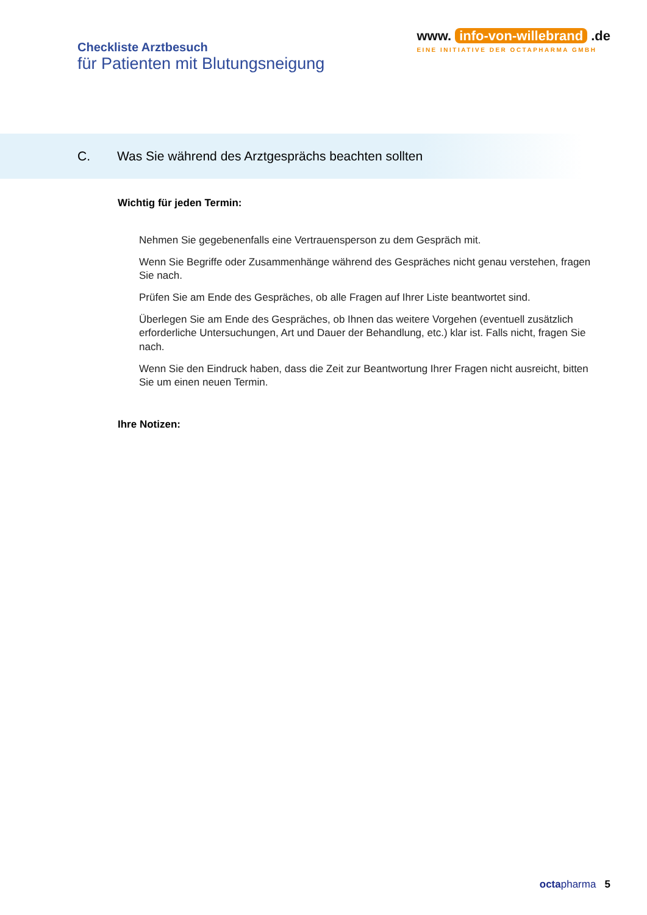Checkliste Arztbesuch
für Patienten mit Blutungsneigung
www. info-von-willebrand .de
EINE INITIATIVE DER OCTAPHARMA GMBH
C. Was Sie während des Arztgesprächs beachten sollten
Wichtig für jeden Termin:
Nehmen Sie gegebenenfalls eine Vertrauensperson zu dem Gespräch mit.
Wenn Sie Begriffe oder Zusammenhänge während des Gespräches nicht genau verstehen, fragen Sie nach.
Prüfen Sie am Ende des Gespräches, ob alle Fragen auf Ihrer Liste beantwortet sind.
Überlegen Sie am Ende des Gespräches, ob Ihnen das weitere Vorgehen (eventuell zusätzlich erforderliche Untersuchungen, Art und Dauer der Behandlung, etc.) klar ist. Falls nicht, fragen Sie nach.
Wenn Sie den Eindruck haben, dass die Zeit zur Beantwortung Ihrer Fragen nicht ausreicht, bitten Sie um einen neuen Termin.
Ihre Notizen:
octa pharma 5